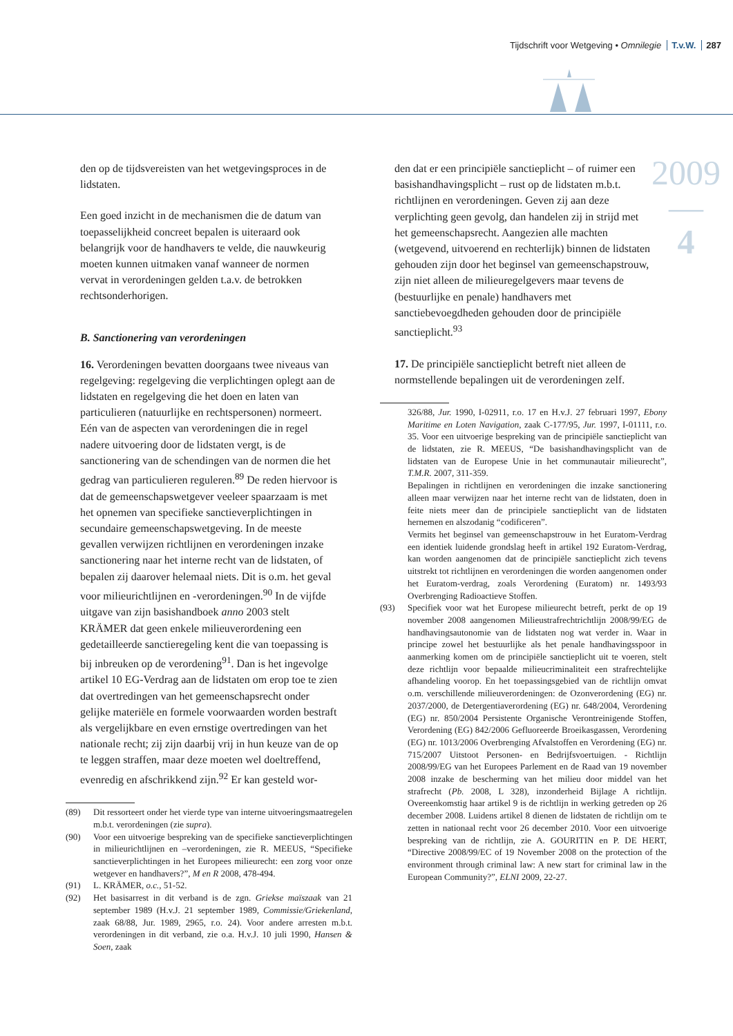Tijdschrift voor Wetgeving • Omnilegie T.v.W. 287
2009
—
4
den op de tijdsvereisten van het wetgevingsproces in de lidstaten.
Een goed inzicht in de mechanismen die de datum van toepasselijkheid concreet bepalen is uiteraard ook belangrijk voor de handhavers te velde, die nauwkeurig moeten kunnen uitmaken vanaf wanneer de normen vervat in verordeningen gelden t.a.v. de betrokken rechtsonderhorigen.
B. Sanctionering van verordeningen
16. Verordeningen bevatten doorgaans twee niveaus van regelgeving: regelgeving die verplichtingen oplegt aan de lidstaten en regelgeving die het doen en laten van particulieren (natuurlijke en rechtspersonen) normeert. Eén van de aspecten van verordeningen die in regel nadere uitvoering door de lidstaten vergt, is de sanctionering van de schendingen van de normen die het gedrag van particulieren reguleren.<sup>89</sup> De reden hiervoor is dat de gemeenschapswetgever veeleer spaarzaam is met het opnemen van specifieke sanctieverplichtingen in secundaire gemeenschapswetgeving. In de meeste gevallen verwijzen richtlijnen en verordeningen inzake sanctionering naar het interne recht van de lidstaten, of bepalen zij daarover helemaal niets. Dit is o.m. het geval voor milieurichtlijnen en -verordeningen.<sup>90</sup> In de vijfde uitgave van zijn basishandboek anno 2003 stelt KRÄMER dat geen enkele milieuverordening een gedetailleerde sanctieregeling kent die van toepassing is bij inbreuken op de verordening<sup>91</sup>. Dan is het ingevolge artikel 10 EG-Verdrag aan de lidstaten om erop toe te zien dat overtredingen van het gemeenschapsrecht onder gelijke materiële en formele voorwaarden worden bestraft als vergelijkbare en even ernstige overtredingen van het nationale recht; zij zijn daarbij vrij in hun keuze van de op te leggen straffen, maar deze moeten wel doeltreffend, evenredig en afschrikkend zijn.<sup>92</sup> Er kan gesteld wor-
(89) Dit ressorteert onder het vierde type van interne uitvoeringsmaatregelen m.b.t. verordeningen (zie supra).
(90) Voor een uitvoerige bespreking van de specifieke sanctieverplichtingen in milieurichtlijnen en –verordeningen, zie R. MEEUS, “Specifieke sanctieverplichtingen in het Europees milieurecht: een zorg voor onze wetgever en handhavers?”, M en R 2008, 478-494.
(91) L. KRÄMER, o.c., 51-52.
(92) Het basisarrest in dit verband is de zgn. Griekse maïszaak van 21 september 1989 (H.v.J. 21 september 1989, Commissie/Griekenland, zaak 68/88, Jur. 1989, 2965, r.o. 24). Voor andere arresten m.b.t. verordeningen in dit verband, zie o.a. H.v.J. 10 juli 1990, Hansen & Soen, zaak
den dat er een principiële sanctieplicht – of ruimer een basishandhavingsplicht – rust op de lidstaten m.b.t. richtlijnen en verordeningen. Geven zij aan deze verplichting geen gevolg, dan handelen zij in strijd met het gemeenschapsrecht. Aangezien alle machten (wetgevend, uitvoerend en rechterlijk) binnen de lidstaten gehouden zijn door het beginsel van gemeenschapstrouw, zijn niet alleen de milieuregelgevers maar tevens de (bestuurlijke en penale) handhavers met sanctiebevoegdheden gehouden door de principiële sanctieplicht.<sup>93</sup>
17. De principiële sanctieplicht betreft niet alleen de normstellende bepalingen uit de verordeningen zelf.
326/88, Jur. 1990, I-02911, r.o. 17 en H.v.J. 27 februari 1997, Ebony Maritime en Loten Navigation, zaak C-177/95, Jur. 1997, I-01111, r.o. 35. Voor een uitvoerige bespreking van de principiële sanctieplicht van de lidstaten, zie R. MEEUS, “De basishandhavingsplicht van de lidstaten van de Europese Unie in het communautair milieurecht”, T.M.R. 2007, 311-359.
Bepalingen in richtlijnen en verordeningen die inzake sanctionering alleen maar verwijzen naar het interne recht van de lidstaten, doen in feite niets meer dan de principiele sanctieplicht van de lidstaten hernemen en alszodanig “codificeren”.
Vermits het beginsel van gemeenschapstrouw in het Euratom-Verdrag een identiek luidende grondslag heeft in artikel 192 Euratom-Verdrag, kan worden aangenomen dat de principiële sanctieplicht zich tevens uitstrekt tot richtlijnen en verordeningen die worden aangenomen onder het Euratom-verdrag, zoals Verordening (Euratom) nr. 1493/93 Overbrenging Radioactieve Stoffen.
(93) Specifiek voor wat het Europese milieurecht betreft, perkt de op 19 november 2008 aangenomen Milieustrafrechtrichtlijn 2008/99/EG de handhavingsautonomie van de lidstaten nog wat verder in. Waar in principe zowel het bestuurlijke als het penale handhavingsspoor in aanmerking komen om de principiële sanctieplicht uit te voeren, stelt deze richtlijn voor bepaalde milieucriminaliteit een strafrechtelijke afhandeling voorop. En het toepassingsgebied van de richtlijn omvat o.m. verschillende milieuverordeningen: de Ozonverordening (EG) nr. 2037/2000, de Detergentiaverordening (EG) nr. 648/2004, Verordening (EG) nr. 850/2004 Persistente Organische Verontreinigende Stoffen, Verordening (EG) 842/2006 Gefluoreerde Broeikasgassen, Verordening (EG) nr. 1013/2006 Overbrenging Afvalstoffen en Verordening (EG) nr. 715/2007 Uitstoot Personen- en Bedrijfsvoertuigen. - Richtlijn 2008/99/EG van het Europees Parlement en de Raad van 19 november 2008 inzake de bescherming van het milieu door middel van het strafrecht (Pb. 2008, L 328), inzonderheid Bijlage A richtlijn. Overeenkomstig haar artikel 9 is de richtlijn in werking getreden op 26 december 2008. Luidens artikel 8 dienen de lidstaten de richtlijn om te zetten in nationaal recht voor 26 december 2010. Voor een uitvoerige bespreking van de richtlijn, zie A. GOURITIN en P. DE HERT, “Directive 2008/99/EC of 19 November 2008 on the protection of the environment through criminal law: A new start for criminal law in the European Community?”, ELNI 2009, 22-27.